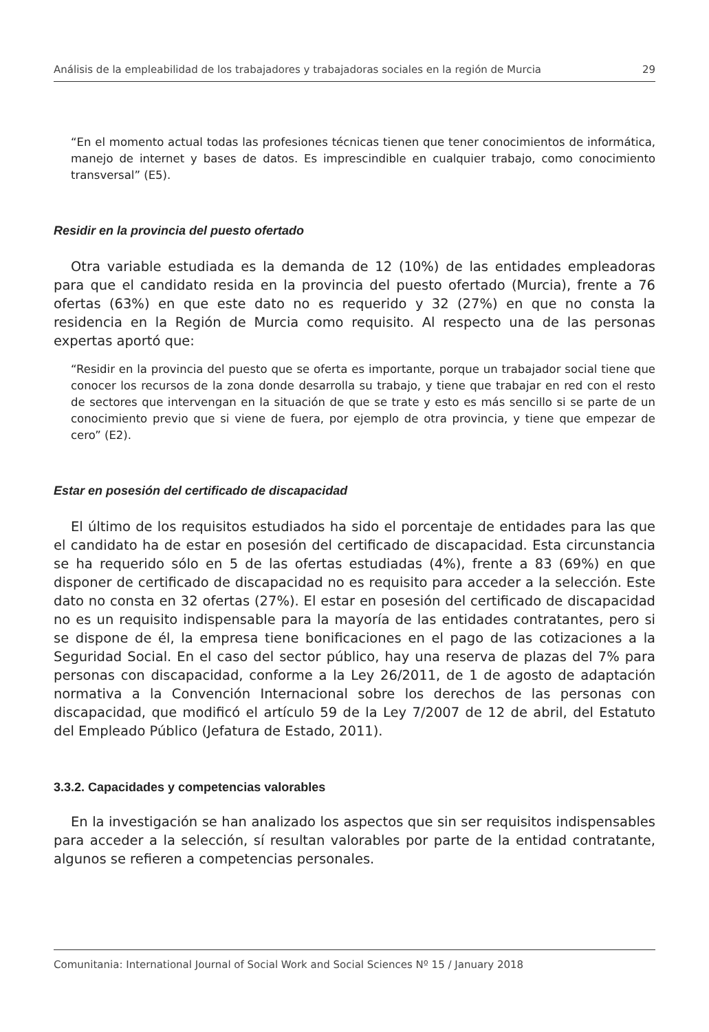Análisis de la empleabilidad de los trabajadores y trabajadoras sociales en la región de Murcia 29
“En el momento actual todas las profesiones técnicas tienen que tener conocimientos de informática, manejo de internet y bases de datos. Es imprescindible en cualquier trabajo, como conocimiento transversal” (E5).
Residir en la provincia del puesto ofertado
Otra variable estudiada es la demanda de 12 (10%) de las entidades empleadoras para que el candidato resida en la provincia del puesto ofertado (Murcia), frente a 76 ofertas (63%) en que este dato no es requerido y 32 (27%) en que no consta la residencia en la Región de Murcia como requisito. Al respecto una de las personas expertas aportó que:
“Residir en la provincia del puesto que se oferta es importante, porque un trabajador social tiene que conocer los recursos de la zona donde desarrolla su trabajo, y tiene que trabajar en red con el resto de sectores que intervengan en la situación de que se trate y esto es más sencillo si se parte de un conocimiento previo que si viene de fuera, por ejemplo de otra provincia, y tiene que empezar de cero” (E2).
Estar en posesión del certificado de discapacidad
El último de los requisitos estudiados ha sido el porcentaje de entidades para las que el candidato ha de estar en posesión del certificado de discapacidad. Esta circunstancia se ha requerido sólo en 5 de las ofertas estudiadas (4%), frente a 83 (69%) en que disponer de certificado de discapacidad no es requisito para acceder a la selección. Este dato no consta en 32 ofertas (27%). El estar en posesión del certificado de discapacidad no es un requisito indispensable para la mayoría de las entidades contratantes, pero si se dispone de él, la empresa tiene bonificaciones en el pago de las cotizaciones a la Seguridad Social. En el caso del sector público, hay una reserva de plazas del 7% para personas con discapacidad, conforme a la Ley 26/2011, de 1 de agosto de adaptación normativa a la Convención Internacional sobre los derechos de las personas con discapacidad, que modificó el artículo 59 de la Ley 7/2007 de 12 de abril, del Estatuto del Empleado Público (Jefatura de Estado, 2011).
3.3.2. Capacidades y competencias valorables
En la investigación se han analizado los aspectos que sin ser requisitos indispensables para acceder a la selección, sí resultan valorables por parte de la entidad contratante, algunos se refieren a competencias personales.
Comunitania: International Journal of Social Work and Social Sciences Nº 15 / January 2018